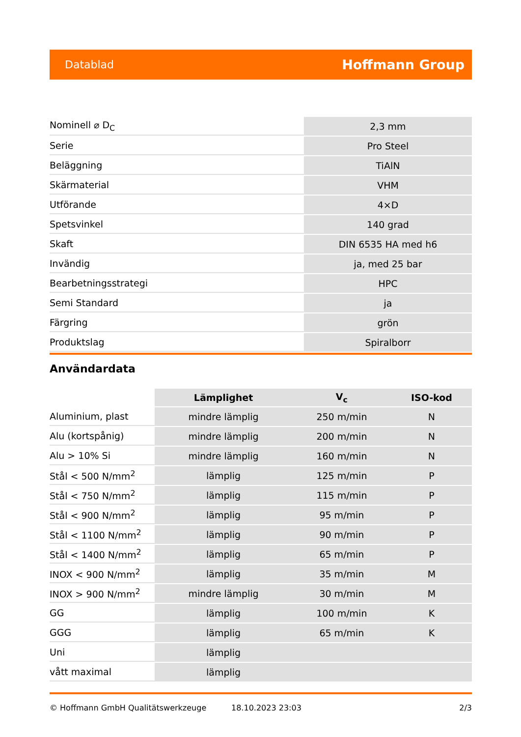Datablad Hoffmann Group
| Nominell ⌀ D<sub>C</sub> | 2,3 mm |
| Serie | Pro Steel |
| Beläggning | TiAlN |
| Skärmaterial | VHM |
| Utförande | 4×D |
| Spetsvinkel | 140 grad |
| Skaft | DIN 6535 HA med h6 |
| Invändig | ja, med 25 bar |
| Bearbetningsstrategi | HPC |
| Semi Standard | ja |
| Färgring | grön |
| Produktslag | Spiralborr |
Användardata
| | Lämplighet | V<sub>c</sub> | ISO-kod |
| --- | --- | --- | --- |
| Aluminium, plast | mindre lämplig | 250 m/min | N |
| Alu (kortspånig) | mindre lämplig | 200 m/min | N |
| Alu > 10% Si | mindre lämplig | 160 m/min | N |
| Stål < 500 N/mm<sup>2</sup> | lämplig | 125 m/min | P |
| Stål < 750 N/mm<sup>2</sup> | lämplig | 115 m/min | P |
| Stål < 900 N/mm<sup>2</sup> | lämplig | 95 m/min | P |
| Stål < 1100 N/mm<sup>2</sup> | lämplig | 90 m/min | P |
| Stål < 1400 N/mm<sup>2</sup> | lämplig | 65 m/min | P |
| INOX < 900 N/mm<sup>2</sup> | lämplig | 35 m/min | M |
| INOX > 900 N/mm<sup>2</sup> | mindre lämplig | 30 m/min | M |
| GG | lämplig | 100 m/min | K |
| GGG | lämplig | 65 m/min | K |
| Uni | lämplig | | |
| vått maximal | lämplig | | |
© Hoffmann GmbH Qualitätswerkzeuge 18.10.2023 23:03 2/3